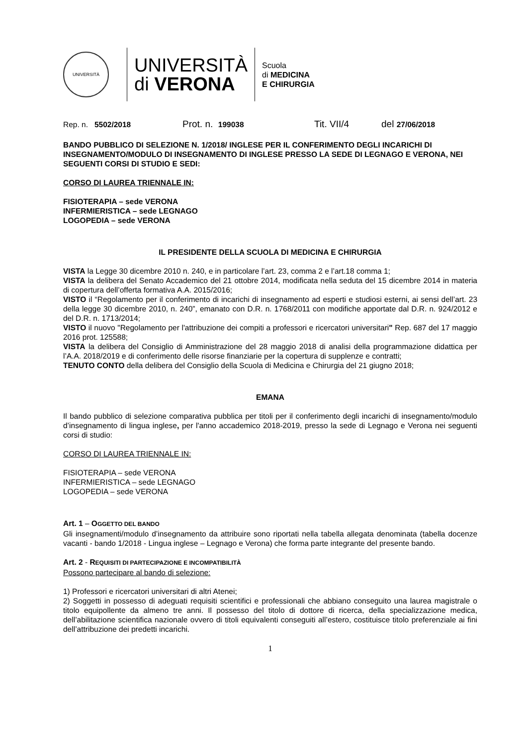UNIVERSITÀ
UNIVERSITÀ
di VERONA
Scuola
di MEDICINA
E CHIRURGIA
Rep. n. 5502/2018 Prot. n. 199038 Tit. VII/4 del 27/06/2018
BANDO PUBBLICO DI SELEZIONE N. 1/2018/ INGLESE PER IL CONFERIMENTO DEGLI INCARICHI DI INSEGNAMENTO/MODULO DI INSEGNAMENTO DI INGLESE PRESSO LA SEDE DI LEGNAGO E VERONA, NEI SEGUENTI CORSI DI STUDIO E SEDI:
CORSO DI LAUREA TRIENNALE IN:
FISIOTERAPIA – sede VERONA
INFERMIERISTICA – sede LEGNAGO
LOGOPEDIA – sede VERONA
IL PRESIDENTE DELLA SCUOLA DI MEDICINA E CHIRURGIA
VISTA la Legge 30 dicembre 2010 n. 240, e in particolare l’art. 23, comma 2 e l’art.18 comma 1;
VISTA la delibera del Senato Accademico del 21 ottobre 2014, modificata nella seduta del 15 dicembre 2014 in materia di copertura dell’offerta formativa A.A. 2015/2016;
VISTO il “Regolamento per il conferimento di incarichi di insegnamento ad esperti e studiosi esterni, ai sensi dell’art. 23 della legge 30 dicembre 2010, n. 240”, emanato con D.R. n. 1768/2011 con modifiche apportate dal D.R. n. 924/2012 e del D.R. n. 1713/2014;
VISTO il nuovo "Regolamento per l'attribuzione dei compiti a professori e ricercatori universitari" Rep. 687 del 17 maggio 2016 prot. 125588;
VISTA la delibera del Consiglio di Amministrazione del 28 maggio 2018 di analisi della programmazione didattica per l’A.A. 2018/2019 e di conferimento delle risorse finanziarie per la copertura di supplenze e contratti;
TENUTO CONTO della delibera del Consiglio della Scuola di Medicina e Chirurgia del 21 giugno 2018;
EMANA
Il bando pubblico di selezione comparativa pubblica per titoli per il conferimento degli incarichi di insegnamento/modulo d’insegnamento di lingua inglese, per l'anno accademico 2018-2019, presso la sede di Legnago e Verona nei seguenti corsi di studio:
CORSO DI LAUREA TRIENNALE IN:
FISIOTERAPIA – sede VERONA
INFERMIERISTICA – sede LEGNAGO
LOGOPEDIA – sede VERONA
Art. 1 – OGGETTO DEL BANDO
Gli insegnamenti/modulo d’insegnamento da attribuire sono riportati nella tabella allegata denominata (tabella docenze vacanti - bando 1/2018 - Lingua inglese – Legnago e Verona) che forma parte integrante del presente bando.
Art. 2 - REQUISITI DI PARTECIPAZIONE E INCOMPATIBILITÀ
Possono partecipare al bando di selezione:
1) Professori e ricercatori universitari di altri Atenei;
2) Soggetti in possesso di adeguati requisiti scientifici e professionali che abbiano conseguito una laurea magistrale o titolo equipollente da almeno tre anni. Il possesso del titolo di dottore di ricerca, della specializzazione medica, dell’abilitazione scientifica nazionale ovvero di titoli equivalenti conseguiti all’estero, costituisce titolo preferenziale ai fini dell’attribuzione dei predetti incarichi.
1